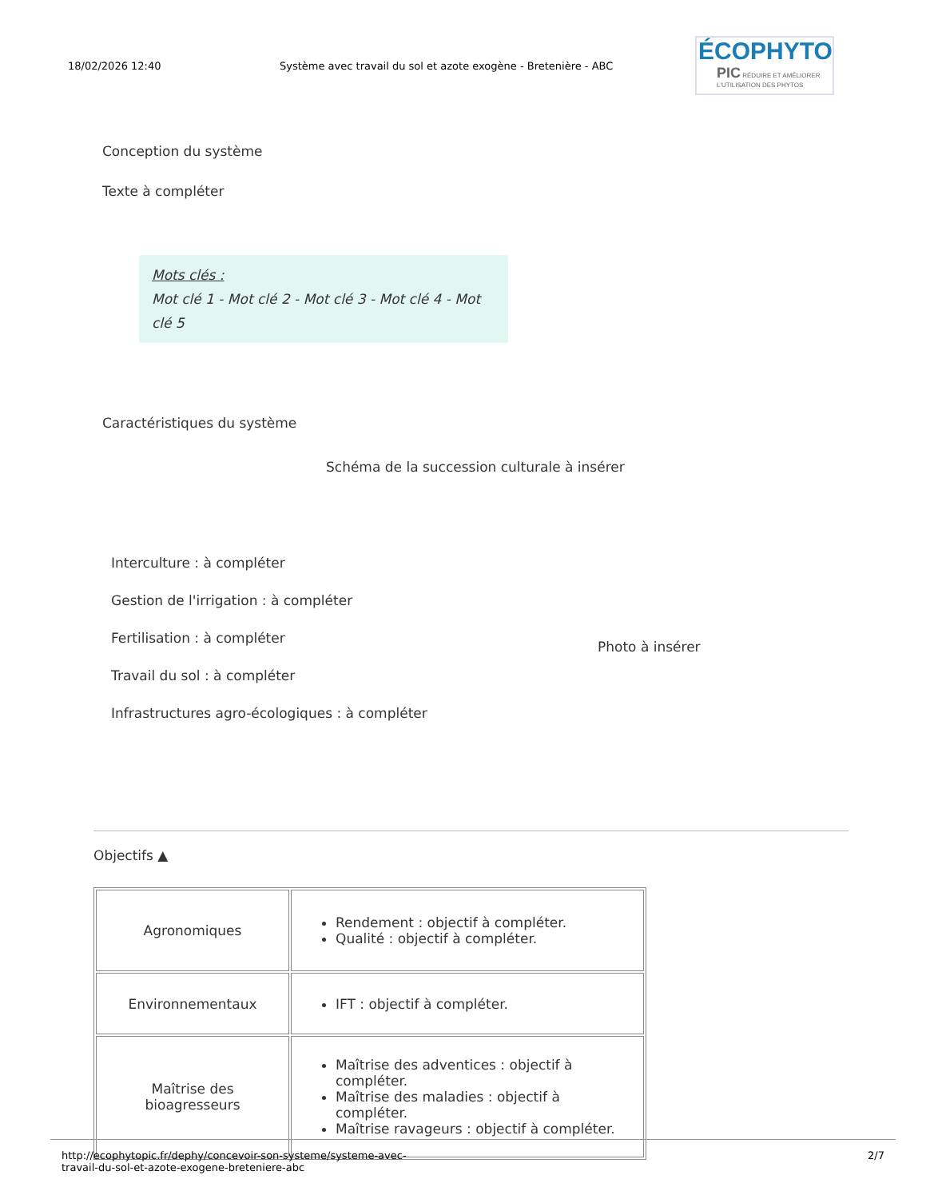18/02/2026 12:40 Système avec travail du sol et azote exogène - Bretenière - ABC
ÉCOPHYTO
PIC RÉDUIRE ET AMÉLIORER L'UTILISATION DES PHYTOS
Conception du système
Texte à compléter
Mots clés :
Mot clé 1 - Mot clé 2 - Mot clé 3 - Mot clé 4 - Mot clé 5
Caractéristiques du système
Schéma de la succession culturale à insérer
Interculture : à compléter
Gestion de l'irrigation : à compléter
Fertilisation : à compléter
Travail du sol : à compléter
Infrastructures agro-écologiques : à compléter
Photo à insérer
Objectifs ▲
| Agronomiques | Rendement : objectif à compléter. Qualité : objectif à compléter. |
| Environnementaux | IFT : objectif à compléter. |
| Maîtrise des bioagresseurs | Maîtrise des adventices : objectif à compléter. Maîtrise des maladies : objectif à compléter. Maîtrise ravageurs : objectif à compléter. |
http://ecophytopic.fr/dephy/concevoir-son-systeme/systeme-avec-
travail-du-sol-et-azote-exogene-breteniere-abc
2/7